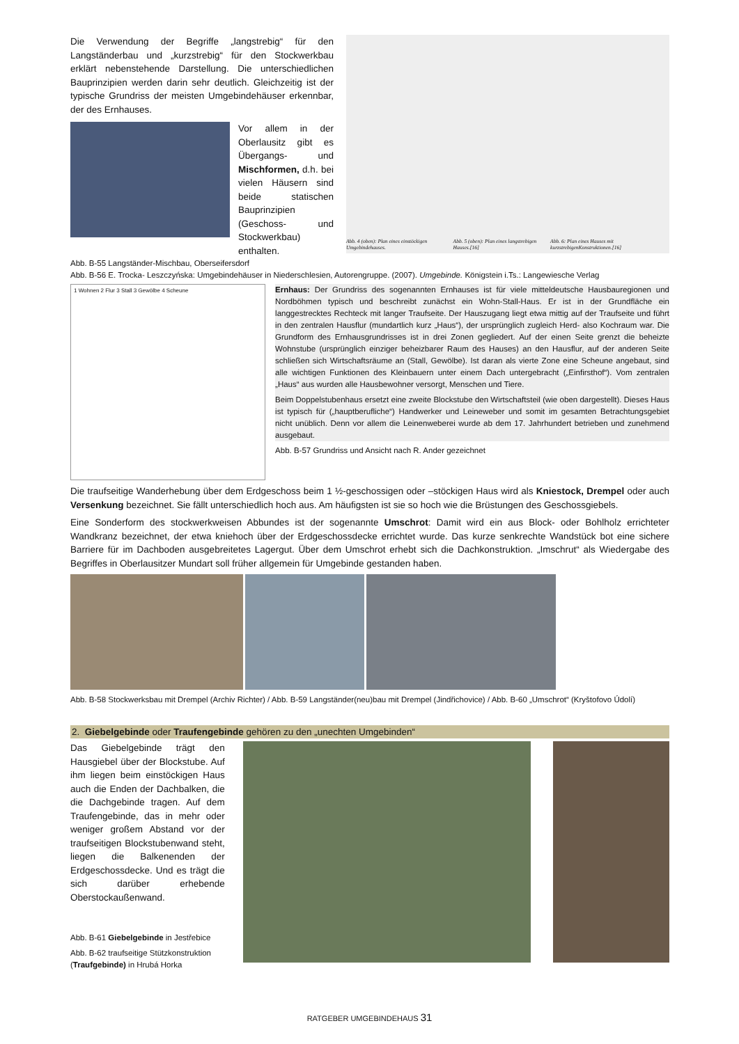Die Verwendung der Begriffe „langstrebig“ für den Langständerbau und „kurzstrebig“ für den Stockwerkbau erklärt nebenstehende Darstellung. Die unterschiedlichen Bauprinzipien werden darin sehr deutlich. Gleichzeitig ist der typische Grundriss der meisten Umgebindehäuser erkennbar, der des Ernhauses.
Vor allem in der Oberlausitz gibt es Übergangs- und Mischformen, d.h. bei vielen Häusern sind beide statischen Bauprinzipien (Geschoss- und Stockwerkbau) enthalten.
Abb. B-55 Langständer-Mischbau, Oberseifersdorf
Abb. 4 (oben): Plan eines einstöckigen Umgebindehauses. Abb. 5 (oben): Plan eines langstrebigen Hauses.[16] Abb. 6: Plan eines Hauses mit kurzstrebigenKonstruktionen.[16]
Abb. B-56 E. Trocka- Leszczyńska: Umgebindehäuser in Niederschlesien, Autorengruppe. (2007). Umgebinde. Königstein i.Ts.: Langewiesche Verlag
1 Wohnen 2 Flur 3 Stall 3 Gewölbe 4 Scheune
Ernhaus: Der Grundriss des sogenannten Ernhauses ist für viele mitteldeutsche Hausbauregionen und Nordböhmen typisch und beschreibt zunächst ein Wohn-Stall-Haus. Er ist in der Grundfläche ein langgestrecktes Rechteck mit langer Traufseite. Der Hauszugang liegt etwa mittig auf der Traufseite und führt in den zentralen Hausflur (mundartlich kurz „Haus“), der ursprünglich zugleich Herd- also Kochraum war. Die Grundform des Ernhausgrundrisses ist in drei Zonen gegliedert. Auf der einen Seite grenzt die beheizte Wohnstube (ursprünglich einziger beheizbarer Raum des Hauses) an den Hausflur, auf der anderen Seite schließen sich Wirtschaftsräume an (Stall, Gewölbe). Ist daran als vierte Zone eine Scheune angebaut, sind alle wichtigen Funktionen des Kleinbauern unter einem Dach untergebracht („Einfirsthof“). Vom zentralen „Haus“ aus wurden alle Hausbewohner versorgt, Menschen und Tiere.
Beim Doppelstubenhaus ersetzt eine zweite Blockstube den Wirtschaftsteil (wie oben dargestellt). Dieses Haus ist typisch für („hauptberufliche“) Handwerker und Leineweber und somit im gesamten Betrachtungsgebiet nicht unüblich. Denn vor allem die Leinenweberei wurde ab dem 17. Jahrhundert betrieben und zunehmend ausgebaut.
Abb. B-57 Grundriss und Ansicht nach R. Ander gezeichnet
Die traufseitige Wanderhebung über dem Erdgeschoss beim 1 ½-geschossigen oder –stöckigen Haus wird als Kniestock, Drempel oder auch Versenkung bezeichnet. Sie fällt unterschiedlich hoch aus. Am häufigsten ist sie so hoch wie die Brüstungen des Geschossgiebels.
Eine Sonderform des stockwerkweisen Abbundes ist der sogenannte Umschrot: Damit wird ein aus Block- oder Bohlholz errichteter Wandkranz bezeichnet, der etwa kniehoch über der Erdgeschossdecke errichtet wurde. Das kurze senkrechte Wandstück bot eine sichere Barriere für im Dachboden ausgebreitetes Lagergut. Über dem Umschrot erhebt sich die Dachkonstruktion. „Imschrut“ als Wiedergabe des Begriffes in Oberlausitzer Mundart soll früher allgemein für Umgebinde gestanden haben.
Abb. B-58 Stockwerksbau mit Drempel (Archiv Richter) / Abb. B-59 Langständer(neu)bau mit Drempel (Jindřichovice) / Abb. B-60 „Umschrot“ (Kryštofovo Údolí)
2. Giebelgebinde oder Traufengebinde gehören zu den „unechten Umgebinden“
Das Giebelgebinde trägt den Hausgiebel über der Blockstube. Auf ihm liegen beim einstöckigen Haus auch die Enden der Dachbalken, die die Dachgebinde tragen. Auf dem Traufengebinde, das in mehr oder weniger großem Abstand vor der traufseitigen Blockstubenwand steht, liegen die Balkenenden der Erdgeschossdecke. Und es trägt die sich darüber erhebende Oberstockaußenwand.
Abb. B-61 Giebelgebinde in Jestřebice
Abb. B-62 traufseitige Stützkonstruktion (Traufgebinde) in Hrubá Horka
RATGEBER UMGEBINDEHAUS 31